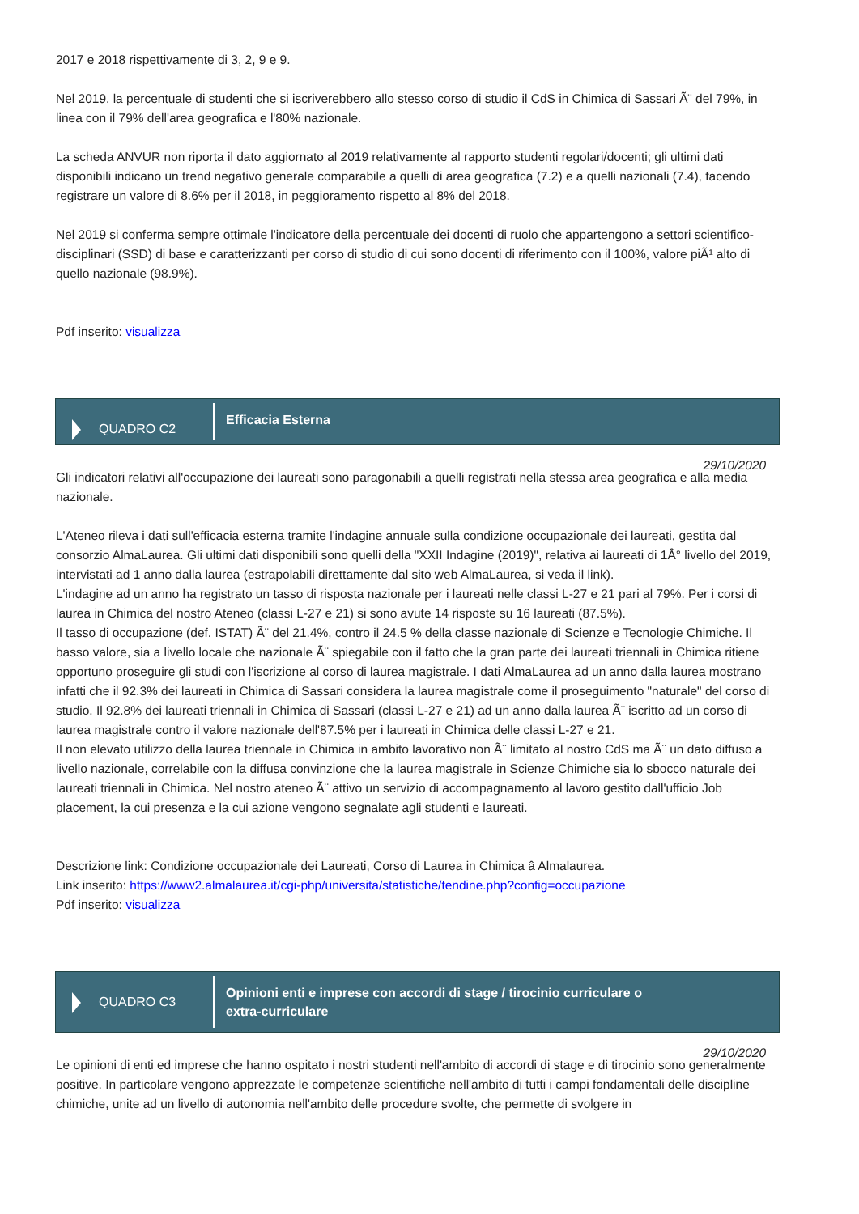2017 e 2018 rispettivamente di 3, 2, 9 e 9.
Nel 2019, la percentuale di studenti che si iscriverebbero allo stesso corso di studio il CdS in Chimica di Sassari Ã¨ del 79%, in linea con il 79% dell'area geografica e l'80% nazionale.
La scheda ANVUR non riporta il dato aggiornato al 2019 relativamente al rapporto studenti regolari/docenti; gli ultimi dati disponibili indicano un trend negativo generale comparabile a quelli di area geografica (7.2) e a quelli nazionali (7.4), facendo registrare un valore di 8.6% per il 2018, in peggioramento rispetto al 8% del 2018.
Nel 2019 si conferma sempre ottimale l'indicatore della percentuale dei docenti di ruolo che appartengono a settori scientifico-disciplinari (SSD) di base e caratterizzanti per corso di studio di cui sono docenti di riferimento con il 100%, valore piÃ¹ alto di quello nazionale (98.9%).
Pdf inserito: visualizza
QUADRO C2
Efficacia Esterna
29/10/2020
Gli indicatori relativi all'occupazione dei laureati sono paragonabili a quelli registrati nella stessa area geografica e alla media nazionale.
L'Ateneo rileva i dati sull'efficacia esterna tramite l'indagine annuale sulla condizione occupazionale dei laureati, gestita dal consorzio AlmaLaurea. Gli ultimi dati disponibili sono quelli della "XXII Indagine (2019)", relativa ai laureati di 1Â° livello del 2019, intervistati ad 1 anno dalla laurea (estrapolabili direttamente dal sito web AlmaLaurea, si veda il link).
L'indagine ad un anno ha registrato un tasso di risposta nazionale per i laureati nelle classi L-27 e 21 pari al 79%. Per i corsi di laurea in Chimica del nostro Ateneo (classi L-27 e 21) si sono avute 14 risposte su 16 laureati (87.5%).
Il tasso di occupazione (def. ISTAT) Ã¨ del 21.4%, contro il 24.5 % della classe nazionale di Scienze e Tecnologie Chimiche. Il basso valore, sia a livello locale che nazionale Ã¨ spiegabile con il fatto che la gran parte dei laureati triennali in Chimica ritiene opportuno proseguire gli studi con l'iscrizione al corso di laurea magistrale. I dati AlmaLaurea ad un anno dalla laurea mostrano infatti che il 92.3% dei laureati in Chimica di Sassari considera la laurea magistrale come il proseguimento "naturale" del corso di studio. Il 92.8% dei laureati triennali in Chimica di Sassari (classi L-27 e 21) ad un anno dalla laurea Ã¨ iscritto ad un corso di laurea magistrale contro il valore nazionale dell'87.5% per i laureati in Chimica delle classi L-27 e 21.
Il non elevato utilizzo della laurea triennale in Chimica in ambito lavorativo non Ã¨ limitato al nostro CdS ma Ã¨ un dato diffuso a livello nazionale, correlabile con la diffusa convinzione che la laurea magistrale in Scienze Chimiche sia lo sbocco naturale dei laureati triennali in Chimica. Nel nostro ateneo Ã¨ attivo un servizio di accompagnamento al lavoro gestito dall'ufficio Job placement, la cui presenza e la cui azione vengono segnalate agli studenti e laureati.
Descrizione link: Condizione occupazionale dei Laureati, Corso di Laurea in Chimica â Almalaurea.
Link inserito: https://www2.almalaurea.it/cgi-php/universita/statistiche/tendine.php?config=occupazione
Pdf inserito: visualizza
QUADRO C3
Opinioni enti e imprese con accordi di stage / tirocinio curriculare o
extra-curriculare
29/10/2020
Le opinioni di enti ed imprese che hanno ospitato i nostri studenti nell'ambito di accordi di stage e di tirocinio sono generalmente positive. In particolare vengono apprezzate le competenze scientifiche nell'ambito di tutti i campi fondamentali delle discipline chimiche, unite ad un livello di autonomia nell'ambito delle procedure svolte, che permette di svolgere in